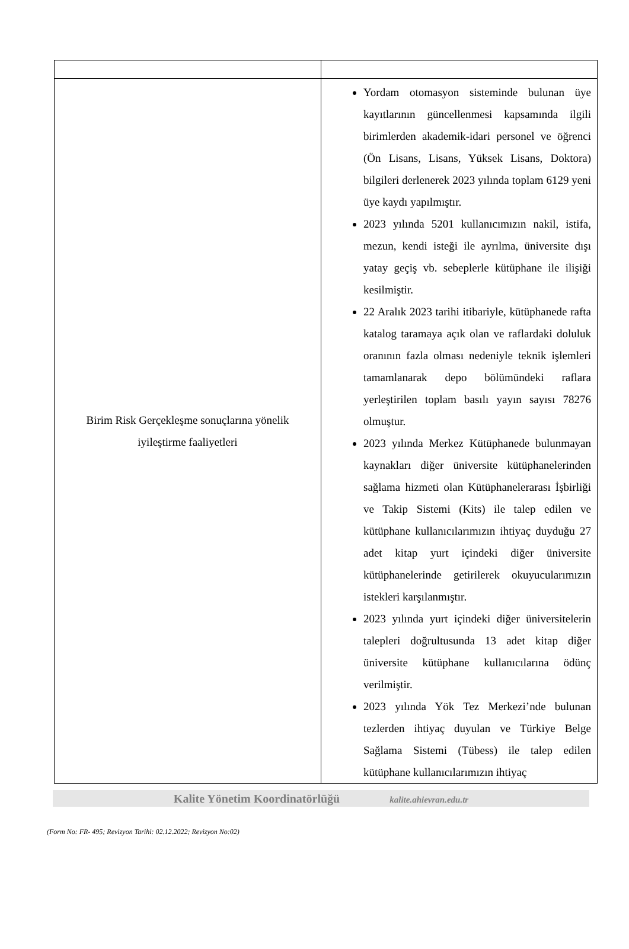| Birim Risk Gerçekleşme sonuçlarına yönelik iyileştirme faaliyetleri | Yordam otomasyon sisteminde bulunan üye kayıtlarının güncellenmesi kapsamında ilgili birimlerden akademik-idari personel ve öğrenci (Ön Lisans, Lisans, Yüksek Lisans, Doktora) bilgileri derlenerek 2023 yılında toplam 6129 yeni üye kaydı yapılmıştır. 2023 yılında 5201 kullanıcımızın nakil, istifa, mezun, kendi isteği ile ayrılma, üniversite dışı yatay geçiş vb. sebeplerle kütüphane ile ilişiği kesilmiştir. 22 Aralık 2023 tarihi itibariyle, kütüphanede rafta katalog taramaya açık olan ve raflardaki doluluk oranının fazla olması nedeniyle teknik işlemleri tamamlanarak depo bölümündeki raflara yerleştirilen toplam basılı yayın sayısı 78276 olmuştur. 2023 yılında Merkez Kütüphanede bulunmayan kaynakları diğer üniversite kütüphanelerinden sağlama hizmeti olan Kütüphanelerarası İşbirliği ve Takip Sistemi (Kits) ile talep edilen ve kütüphane kullanıcılarımızın ihtiyaç duyduğu 27 adet kitap yurt içindeki diğer üniversite kütüphanelerinde getirilerek okuyucularımızın istekleri karşılanmıştır. 2023 yılında yurt içindeki diğer üniversitelerin talepleri doğrultusunda 13 adet kitap diğer üniversite kütüphane kullanıcılarına ödünç verilmiştir. 2023 yılında Yök Tez Merkezi’nde bulunan tezlerden ihtiyaç duyulan ve Türkiye Belge Sağlama Sistemi (Tübess) ile talep edilen kütüphane kullanıcılarımızın ihtiyaç |
Kalite Yönetim Koordinatörlüğü kalite.ahievran.edu.tr
(Form No: FR- 495; Revizyon Tarihi: 02.12.2022; Revizyon No:02)